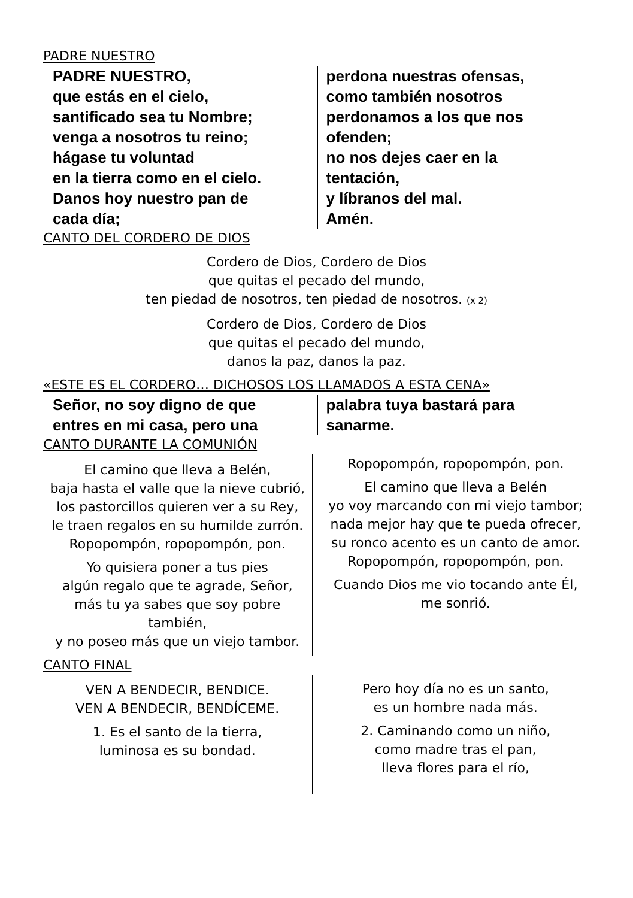PADRE NUESTRO
PADRE NUESTRO,
que estás en el cielo,
santificado sea tu Nombre;
venga a nosotros tu reino;
hágase tu voluntad
en la tierra como en el cielo.
Danos hoy nuestro pan de
cada día;
perdona nuestras ofensas,
como también nosotros
perdonamos a los que nos
ofenden;
no nos dejes caer en la
tentación,
y líbranos del mal.
Amén.
CANTO DEL CORDERO DE DIOS
Cordero de Dios, Cordero de Dios
que quitas el pecado del mundo,
ten piedad de nosotros, ten piedad de nosotros. (x 2)
Cordero de Dios, Cordero de Dios
que quitas el pecado del mundo,
danos la paz, danos la paz.
«ESTE ES EL CORDERO… DICHOSOS LOS LLAMADOS A ESTA CENA»
Señor, no soy digno de que
entres en mi casa, pero una
palabra tuya bastará para
sanarme.
CANTO DURANTE LA COMUNIÓN
El camino que lleva a Belén,
baja hasta el valle que la nieve cubrió,
los pastorcillos quieren ver a su Rey,
le traen regalos en su humilde zurrón.
Ropopompón, ropopompón, pon.
Yo quisiera poner a tus pies
algún regalo que te agrade, Señor,
más tu ya sabes que soy pobre también,
y no poseo más que un viejo tambor.
Ropopompón, ropopompón, pon.
El camino que lleva a Belén
yo voy marcando con mi viejo tambor;
nada mejor hay que te pueda ofrecer,
su ronco acento es un canto de amor.
Ropopompón, ropopompón, pon.
Cuando Dios me vio tocando ante Él,
me sonrió.
CANTO FINAL
VEN A BENDECIR, BENDICE.
VEN A BENDECIR, BENDÍCEME.
1. Es el santo de la tierra,
luminosa es su bondad.
Pero hoy día no es un santo,
es un hombre nada más.
2. Caminando como un niño,
como madre tras el pan,
lleva flores para el río,